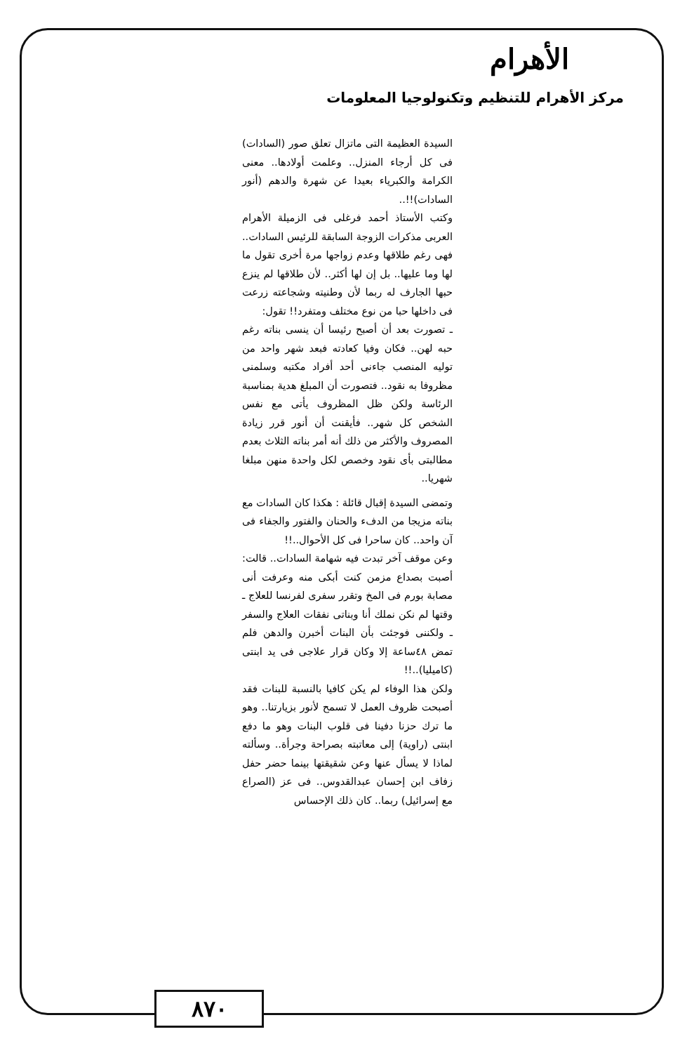الأهرام
مركز الأهرام للتنظيم وتكنولوجيا المعلومات
السيدة العظيمة التى ماتزال تعلق صور (السادات) فى كل أرجاء المنزل.. وعلمت أولادها.. معنى الكرامة والكبرياء بعيدا عن شهرة والدهم (أنور السادات)!!..
وكتب الأستاذ أحمد فرغلى فى الزميلة الأهرام العربى مذكرات الزوجة السابقة للرئيس السادات.. فهى رغم طلاقها وعدم زواجها مرة أخرى تقول ما لها وما عليها.. بل إن لها أكثر.. لأن طلاقها لم ينزع حبها الجارف له ربما لأن وطنيته وشجاعته زرعت فى داخلها حبا من نوع مختلف ومتفرد!! تقول:
ـ تصورت بعد أن أصبح رئيسا أن ينسى بناته رغم حبه لهن.. فكان وفيا كعادته فبعد شهر واحد من توليه المنصب جاءنى أحد أفراد مكتبه وسلمنى مظروفا به نقود.. فتصورت أن المبلغ هدية بمناسبة الرئاسة ولكن ظل المظروف يأتى مع نفس الشخص كل شهر.. فأيقنت أن أنور قرر زيادة المصروف والأكثر من ذلك أنه أمر بناته الثلاث بعدم مطالبتى بأى نقود وخصص لكل واحدة منهن مبلغا شهريا..
وتمضى السيدة إقبال قائلة : هكذا كان السادات مع بناته مزيجا من الدفء والحنان والفتور والجفاء فى آن واحد.. كان ساحرا فى كل الأحوال..!!
وعن موقف آخر تبدت فيه شهامة السادات.. قالت: أصبت بصداع مزمن كنت أبكى منه وعرفت أنى مصابة بورم فى المخ وتقرر سفرى لفرنسا للعلاج ـ وقتها لم نكن نملك أنا وبناتى نفقات العلاج والسفر ـ ولكننى فوجئت بأن البنات أخبرن والدهن فلم تمض ٤٨ساعة إلا وكان قرار علاجى فى يد ابنتى (كاميليا)..!!
ولكن هذا الوفاء لم يكن كافيا بالنسبة للبنات فقد أصبحت ظروف العمل لا تسمح لأنور بزيارتنا.. وهو ما ترك حزنا دفينا فى قلوب البنات وهو ما دفع ابنتى (راوية) إلى معاتبته بصراحة وجرأة.. وسألته لماذا لا يسأل عنها وعن شقيقتها بينما حضر حفل زفاف ابن إحسان عبدالقدوس.. فى عز (الصراع مع إسرائيل) ربما.. كان ذلك الإحساس
٨٧٠